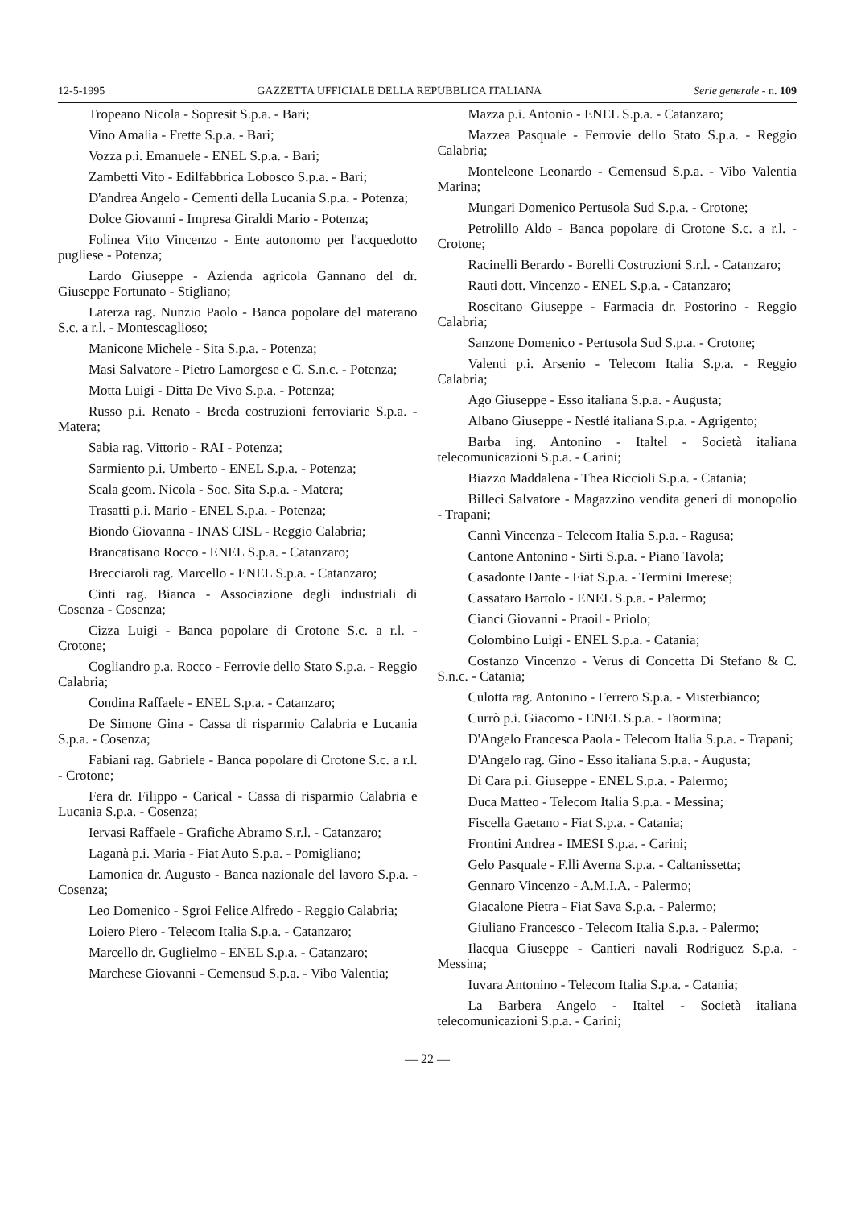12-5-1995 GAZZETTA UFFICIALE DELLA REPUBBLICA ITALIANA Serie generale - n. 109
Tropeano Nicola - Sopresit S.p.a. - Bari;
Vino Amalia - Frette S.p.a. - Bari;
Vozza p.i. Emanuele - ENEL S.p.a. - Bari;
Zambetti Vito - Edilfabbrica Lobosco S.p.a. - Bari;
D'andrea Angelo - Cementi della Lucania S.p.a. - Potenza;
Dolce Giovanni - Impresa Giraldi Mario - Potenza;
Folinea Vito Vincenzo - Ente autonomo per l'acquedotto pugliese - Potenza;
Lardo Giuseppe - Azienda agricola Gannano del dr. Giuseppe Fortunato - Stigliano;
Laterza rag. Nunzio Paolo - Banca popolare del materano S.c. a r.l. - Montescaglioso;
Manicone Michele - Sita S.p.a. - Potenza;
Masi Salvatore - Pietro Lamorgese e C. S.n.c. - Potenza;
Motta Luigi - Ditta De Vivo S.p.a. - Potenza;
Russo p.i. Renato - Breda costruzioni ferroviarie S.p.a. - Matera;
Sabia rag. Vittorio - RAI - Potenza;
Sarmiento p.i. Umberto - ENEL S.p.a. - Potenza;
Scala geom. Nicola - Soc. Sita S.p.a. - Matera;
Trasatti p.i. Mario - ENEL S.p.a. - Potenza;
Biondo Giovanna - INAS CISL - Reggio Calabria;
Brancatisano Rocco - ENEL S.p.a. - Catanzaro;
Brecciaroli rag. Marcello - ENEL S.p.a. - Catanzaro;
Cinti rag. Bianca - Associazione degli industriali di Cosenza - Cosenza;
Cizza Luigi - Banca popolare di Crotone S.c. a r.l. - Crotone;
Cogliandro p.a. Rocco - Ferrovie dello Stato S.p.a. - Reggio Calabria;
Condina Raffaele - ENEL S.p.a. - Catanzaro;
De Simone Gina - Cassa di risparmio Calabria e Lucania S.p.a. - Cosenza;
Fabiani rag. Gabriele - Banca popolare di Crotone S.c. a r.l. - Crotone;
Fera dr. Filippo - Carical - Cassa di risparmio Calabria e Lucania S.p.a. - Cosenza;
Iervasi Raffaele - Grafiche Abramo S.r.l. - Catanzaro;
Laganà p.i. Maria - Fiat Auto S.p.a. - Pomigliano;
Lamonica dr. Augusto - Banca nazionale del lavoro S.p.a. - Cosenza;
Leo Domenico - Sgroi Felice Alfredo - Reggio Calabria;
Loiero Piero - Telecom Italia S.p.a. - Catanzaro;
Marcello dr. Guglielmo - ENEL S.p.a. - Catanzaro;
Marchese Giovanni - Cemensud S.p.a. - Vibo Valentia;
Mazza p.i. Antonio - ENEL S.p.a. - Catanzaro;
Mazzea Pasquale - Ferrovie dello Stato S.p.a. - Reggio Calabria;
Monteleone Leonardo - Cemensud S.p.a. - Vibo Valentia Marina;
Mungari Domenico Pertusola Sud S.p.a. - Crotone;
Petrolillo Aldo - Banca popolare di Crotone S.c. a r.l. - Crotone;
Racinelli Berardo - Borelli Costruzioni S.r.l. - Catanzaro;
Rauti dott. Vincenzo - ENEL S.p.a. - Catanzaro;
Roscitano Giuseppe - Farmacia dr. Postorino - Reggio Calabria;
Sanzone Domenico - Pertusola Sud S.p.a. - Crotone;
Valenti p.i. Arsenio - Telecom Italia S.p.a. - Reggio Calabria;
Ago Giuseppe - Esso italiana S.p.a. - Augusta;
Albano Giuseppe - Nestlé italiana S.p.a. - Agrigento;
Barba ing. Antonino - Italtel - Società italiana telecomunicazioni S.p.a. - Carini;
Biazzo Maddalena - Thea Riccioli S.p.a. - Catania;
Billeci Salvatore - Magazzino vendita generi di monopolio - Trapani;
Cannì Vincenza - Telecom Italia S.p.a. - Ragusa;
Cantone Antonino - Sirti S.p.a. - Piano Tavola;
Casadonte Dante - Fiat S.p.a. - Termini Imerese;
Cassataro Bartolo - ENEL S.p.a. - Palermo;
Cianci Giovanni - Praoil - Priolo;
Colombino Luigi - ENEL S.p.a. - Catania;
Costanzo Vincenzo - Verus di Concetta Di Stefano & C. S.n.c. - Catania;
Culotta rag. Antonino - Ferrero S.p.a. - Misterbianco;
Currò p.i. Giacomo - ENEL S.p.a. - Taormina;
D'Angelo Francesca Paola - Telecom Italia S.p.a. - Trapani;
D'Angelo rag. Gino - Esso italiana S.p.a. - Augusta;
Di Cara p.i. Giuseppe - ENEL S.p.a. - Palermo;
Duca Matteo - Telecom Italia S.p.a. - Messina;
Fiscella Gaetano - Fiat S.p.a. - Catania;
Frontini Andrea - IMESI S.p.a. - Carini;
Gelo Pasquale - F.lli Averna S.p.a. - Caltanissetta;
Gennaro Vincenzo - A.M.I.A. - Palermo;
Giacalone Pietra - Fiat Sava S.p.a. - Palermo;
Giuliano Francesco - Telecom Italia S.p.a. - Palermo;
Ilacqua Giuseppe - Cantieri navali Rodriguez S.p.a. - Messina;
Iuvara Antonino - Telecom Italia S.p.a. - Catania;
La Barbera Angelo - Italtel - Società italiana telecomunicazioni S.p.a. - Carini;
— 22 —